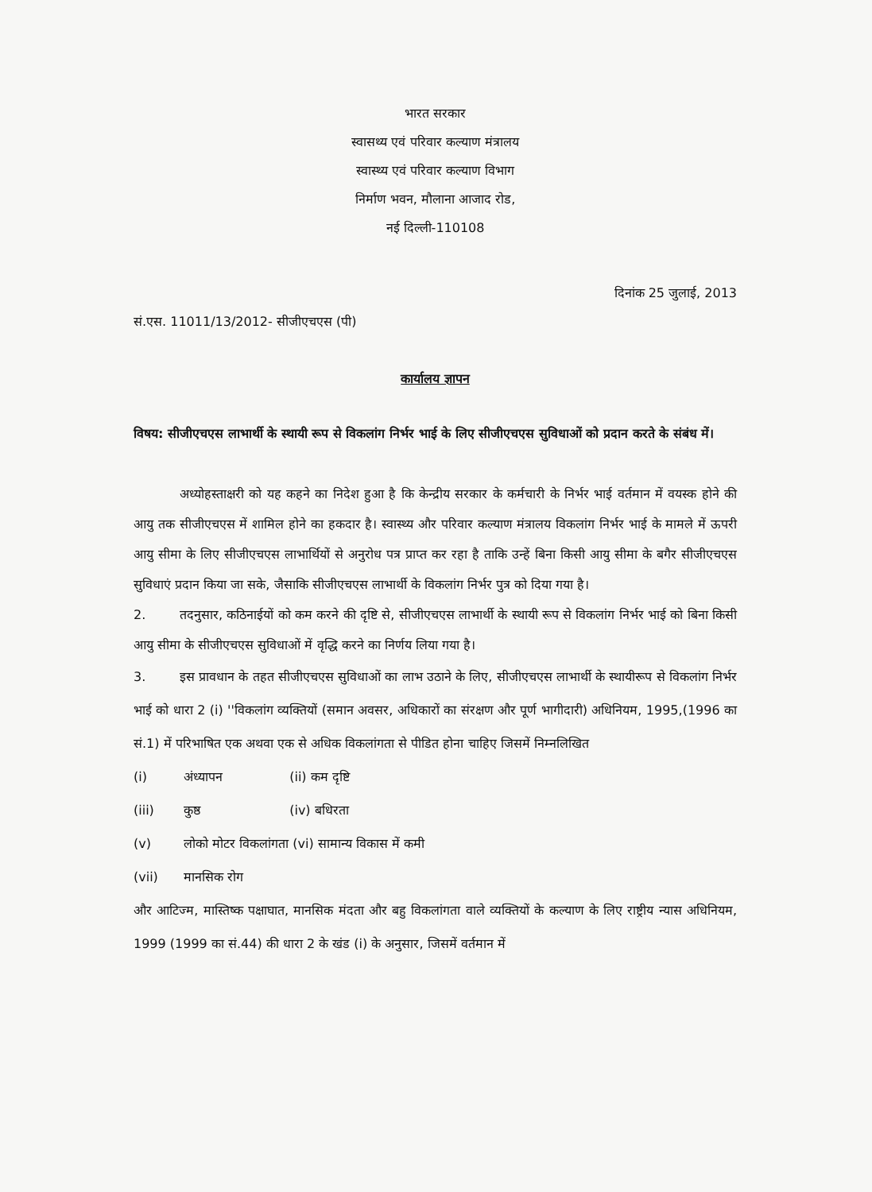भारत सरकार
स्वासथ्य एवं परिवार कल्याण मंत्रालय
स्वास्थ्य एवं परिवार कल्याण विभाग
निर्माण भवन, मौलाना आजाद रोड,
नई दिल्ली-110108
दिनांक 25 जुलाई, 2013
सं.एस. 11011/13/2012- सीजीएचएस (पी)
कार्यालय ज्ञापन
विषय: सीजीएचएस लाभार्थी के स्थायी रूप से विकलांग निर्भर भाई के लिए सीजीएचएस सुविधाओं को प्रदान करते के संबंध में।
अध्योहस्ताक्षरी को यह कहने का निदेश हुआ है कि केन्द्रीय सरकार के कर्मचारी के निर्भर भाई वर्तमान में वयस्क होने की आयु तक सीजीएचएस में शामिल होने का हकदार है। स्वास्थ्य और परिवार कल्याण मंत्रालय विकलांग निर्भर भाई के मामले में ऊपरी आयु सीमा के लिए सीजीएचएस लाभार्थियों से अनुरोध पत्र प्राप्त कर रहा है ताकि उन्हें बिना किसी आयु सीमा के बगैर सीजीएचएस सुविधाएं प्रदान किया जा सके, जैसाकि सीजीएचएस लाभार्थी के विकलांग निर्भर पुत्र को दिया गया है।
2. तदनुसार, कठिनाईयों को कम करने की दृष्टि से, सीजीएचएस लाभार्थी के स्थायी रूप से विकलांग निर्भर भाई को बिना किसी आयु सीमा के सीजीएचएस सुविधाओं में वृद्धि करने का निर्णय लिया गया है।
3. इस प्रावधान के तहत सीजीएचएस सुविधाओं का लाभ उठाने के लिए, सीजीएचएस लाभार्थी के स्थायीरूप से विकलांग निर्भर भाई को धारा 2 (i) ''विकलांग व्यक्तियों (समान अवसर, अधिकारों का संरक्षण और पूर्ण भागीदारी) अधिनियम, 1995,(1996 का सं.1) में परिभाषित एक अथवा एक से अधिक विकलांगता से पीडित होना चाहिए जिसमें निम्नलिखित
(i) अंध्यापन (ii) कम दृष्टि
(iii) कुष्ठ (iv) बधिरता
(v) लोको मोटर विकलांगता (vi) सामान्य विकास में कमी
(vii) मानसिक रोग
और आटिज्म, मास्तिष्क पक्षाघात, मानसिक मंदता और बहु विकलांगता वाले व्यक्तियों के कल्याण के लिए राष्ट्रीय न्यास अधिनियम, 1999 (1999 का सं.44) की धारा 2 के खंड (i) के अनुसार, जिसमें वर्तमान में